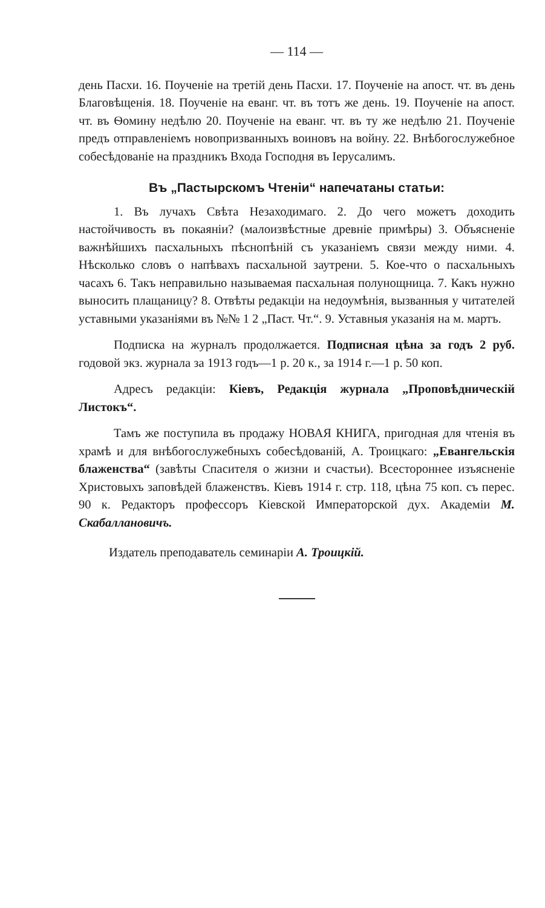— 114 —
день Пасхи. 16. Поученіе на третій день Пасхи. 17. Поученіе на апост. чт. въ день Благовѣщенія. 18. Поученіе на еванг. чт. въ тотъ же день. 19. Поученіе на апост. чт. въ Ѳомину недѣлю 20. Поученіе на еванг. чт. въ ту же недѣлю 21. Поученіе предъ отправленіемъ новопризванныхъ воиновъ на войну. 22. Внѣбогослужебное собесѣдованіе на праздникъ Входа Господня въ Іерусалимъ.
Въ „Пастырскомъ Чтеніи“ напечатаны статьи:
1. Въ лучахъ Свѣта Незаходимаго. 2. До чего можетъ доходить настойчивость въ покаяніи? (малоизвѣстные древніе примѣры) 3. Объясненіе важнѣйшихъ пасхальныхъ пѣснопѣній съ указаніемъ связи между ними. 4. Нѣсколько словъ о напѣвахъ пасхальной заутрени. 5. Кое-что о пасхальныхъ часахъ 6. Такъ неправильно называемая пасхальная полунощница. 7. Какъ нужно выносить плащаницу? 8. Отвѣты редакціи на недоумѣнія, вызванныя у читателей уставными указаніями въ №№ 1 2 „Паст. Чт.“. 9. Уставныя указанія на м. мартъ.
Подписка на журналъ продолжается. Подписная цѣна за годъ 2 руб. годовой экз. журнала за 1913 годъ—1 р. 20 к., за 1914 г.—1 р. 50 коп.
Адресъ редакціи: Кіевъ, Редакція журнала „Проповѣдническій Листокъ“.
Тамъ же поступила въ продажу НОВАЯ КНИГА, пригодная для чтенія въ храмѣ и для внѣбогослужебныхъ собесѣдованій, А. Троицкаго: „Евангельскія блаженства“ (завѣты Спасителя о жизни и счастьи). Всестороннее изъясненіе Христовыхъ заповѣдей блаженствъ. Кіевъ 1914 г. стр. 118, цѣна 75 коп. съ перес. 90 к. Редакторъ профессоръ Кіевской Императорской дух. Академіи М. Скабаллановичъ.
Издатель преподаватель семинаріи А. Троицкій.